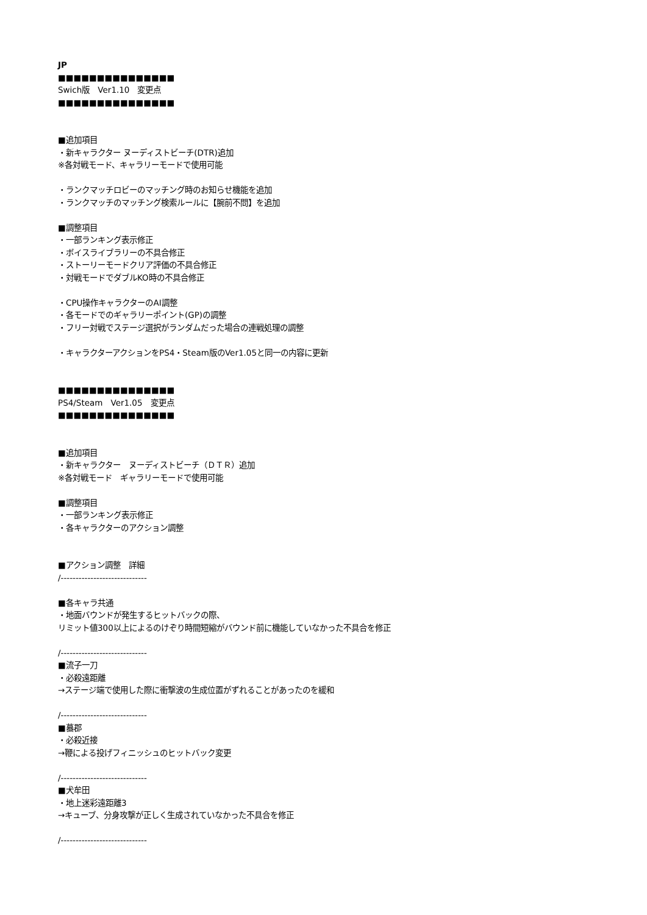JP
■■■■■■■■■■■■■■■
Swich版　Ver1.10　変更点
■■■■■■■■■■■■■■■
■追加項目
・新キャラクター ヌーディストビーチ(DTR)追加
※各対戦モード、キャラリーモードで使用可能
・ランクマッチロビーのマッチング時のお知らせ機能を追加
・ランクマッチのマッチング検索ルールに【腕前不問】を追加
■調整項目
・一部ランキング表示修正
・ボイスライブラリーの不具合修正
・ストーリーモードクリア評価の不具合修正
・対戦モードでダブルKO時の不具合修正
・CPU操作キャラクターのAI調整
・各モードでのギャラリーポイント(GP)の調整
・フリー対戦でステージ選択がランダムだった場合の連戦処理の調整
・キャラクターアクションをPS4・Steam版のVer1.05と同一の内容に更新
■■■■■■■■■■■■■■■
PS4/Steam　Ver1.05　変更点
■■■■■■■■■■■■■■■
■追加項目
・新キャラクター　ヌーディストビーチ（ＤＴＲ）追加
※各対戦モード　ギャラリーモードで使用可能
■調整項目
・一部ランキング表示修正
・各キャラクターのアクション調整
■アクション調整　詳細
/-----------------------------
■各キャラ共通
・地面バウンドが発生するヒットバックの際、
リミット値300以上によるのけぞり時間短縮がバウンド前に機能していなかった不具合を修正
/-----------------------------
■流子一刀
・必殺遠距離
→ステージ端で使用した際に衝撃波の生成位置がずれることがあったのを緩和
/-----------------------------
■蟇郡
・必殺近接
→鞭による投げフィニッシュのヒットバック変更
/-----------------------------
■犬牟田
・地上迷彩遠距離3
→キューブ、分身攻撃が正しく生成されていなかった不具合を修正
/-----------------------------